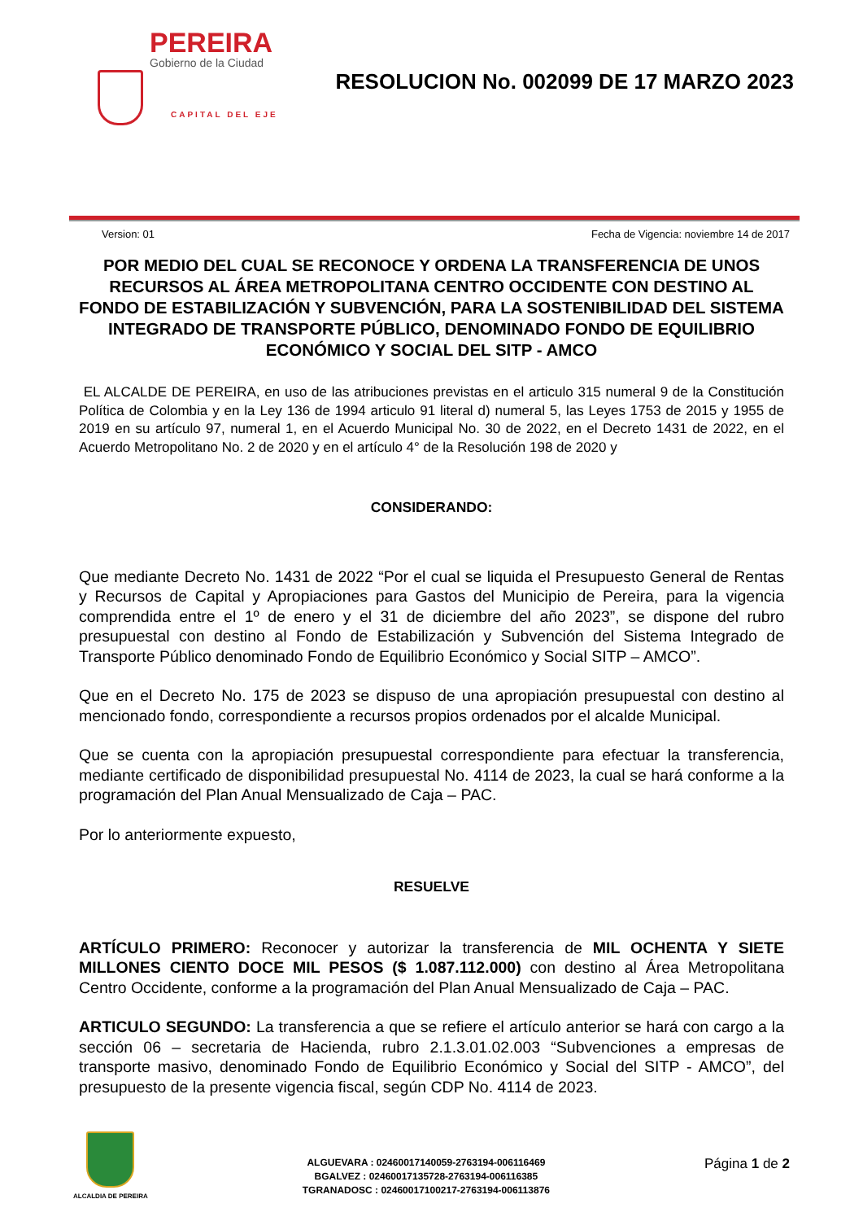PEREIRA
Gobierno de la Ciudad
CAPITAL DEL EJE
RESOLUCION No. 002099 DE 17 MARZO 2023
Version: 01 Fecha de Vigencia: noviembre 14 de 2017
POR MEDIO DEL CUAL SE RECONOCE Y ORDENA LA TRANSFERENCIA DE UNOS RECURSOS AL ÁREA METROPOLITANA CENTRO OCCIDENTE CON DESTINO AL FONDO DE ESTABILIZACIÓN Y SUBVENCIÓN, PARA LA SOSTENIBILIDAD DEL SISTEMA INTEGRADO DE TRANSPORTE PÚBLICO, DENOMINADO FONDO DE EQUILIBRIO ECONÓMICO Y SOCIAL DEL SITP - AMCO
EL ALCALDE DE PEREIRA, en uso de las atribuciones previstas en el articulo 315 numeral 9 de la Constitución Política de Colombia y en la Ley 136 de 1994 articulo 91 literal d) numeral 5, las Leyes 1753 de 2015 y 1955 de 2019 en su artículo 97, numeral 1, en el Acuerdo Municipal No. 30 de 2022, en el Decreto 1431 de 2022, en el Acuerdo Metropolitano No. 2 de 2020 y en el artículo 4° de la Resolución 198 de 2020 y
CONSIDERANDO:
Que mediante Decreto No. 1431 de 2022 “Por el cual se liquida el Presupuesto General de Rentas y Recursos de Capital y Apropiaciones para Gastos del Municipio de Pereira, para la vigencia comprendida entre el 1º de enero y el 31 de diciembre del año 2023”, se dispone del rubro presupuestal con destino al Fondo de Estabilización y Subvención del Sistema Integrado de Transporte Público denominado Fondo de Equilibrio Económico y Social SITP – AMCO”.
Que en el Decreto No. 175 de 2023 se dispuso de una apropiación presupuestal con destino al mencionado fondo, correspondiente a recursos propios ordenados por el alcalde Municipal.
Que se cuenta con la apropiación presupuestal correspondiente para efectuar la transferencia, mediante certificado de disponibilidad presupuestal No. 4114 de 2023, la cual se hará conforme a la programación del Plan Anual Mensualizado de Caja – PAC.
Por lo anteriormente expuesto,
RESUELVE
ARTÍCULO PRIMERO: Reconocer y autorizar la transferencia de MIL OCHENTA Y SIETE MILLONES CIENTO DOCE MIL PESOS ($ 1.087.112.000) con destino al Área Metropolitana Centro Occidente, conforme a la programación del Plan Anual Mensualizado de Caja – PAC.
ARTICULO SEGUNDO: La transferencia a que se refiere el artículo anterior se hará con cargo a la sección 06 – secretaria de Hacienda, rubro 2.1.3.01.02.003 “Subvenciones a empresas de transporte masivo, denominado Fondo de Equilibrio Económico y Social del SITP - AMCO”, del presupuesto de la presente vigencia fiscal, según CDP No. 4114 de 2023.
ALCALDIA DE PEREIRA
ALGUEVARA : 02460017140059-2763194-006116469
BGALVEZ : 02460017135728-2763194-006116385
TGRANADOSC : 02460017100217-2763194-006113876
Página 1 de 2